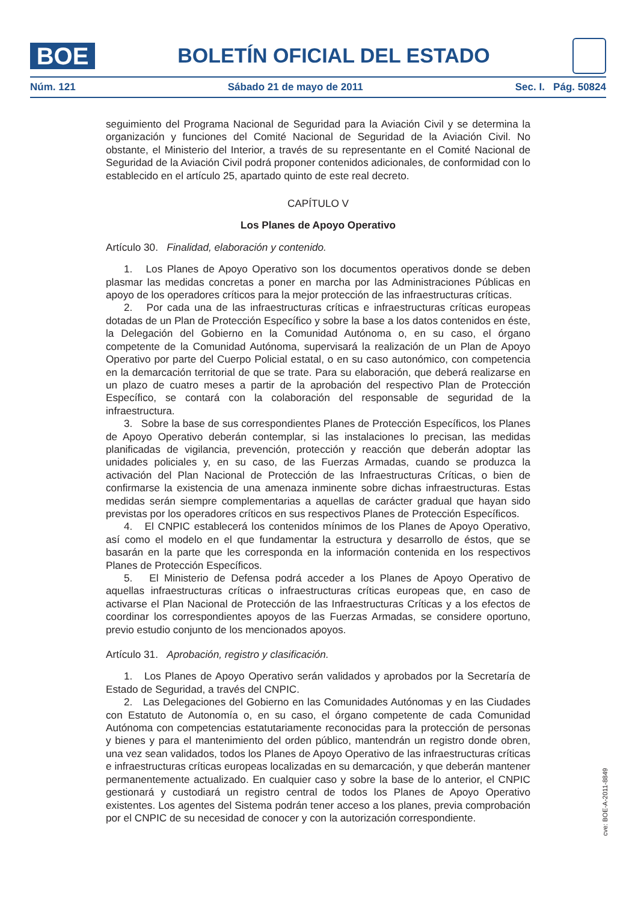BOE
BOLETÍN OFICIAL DEL ESTADO
Núm. 121 Sábado 21 de mayo de 2011 Sec. I. Pág. 50824
seguimiento del Programa Nacional de Seguridad para la Aviación Civil y se determina la organización y funciones del Comité Nacional de Seguridad de la Aviación Civil. No obstante, el Ministerio del Interior, a través de su representante en el Comité Nacional de Seguridad de la Aviación Civil podrá proponer contenidos adicionales, de conformidad con lo establecido en el artículo 25, apartado quinto de este real decreto.
CAPÍTULO V
Los Planes de Apoyo Operativo
Artículo 30. Finalidad, elaboración y contenido.
1. Los Planes de Apoyo Operativo son los documentos operativos donde se deben plasmar las medidas concretas a poner en marcha por las Administraciones Públicas en apoyo de los operadores críticos para la mejor protección de las infraestructuras críticas.
2. Por cada una de las infraestructuras críticas e infraestructuras críticas europeas dotadas de un Plan de Protección Específico y sobre la base a los datos contenidos en éste, la Delegación del Gobierno en la Comunidad Autónoma o, en su caso, el órgano competente de la Comunidad Autónoma, supervisará la realización de un Plan de Apoyo Operativo por parte del Cuerpo Policial estatal, o en su caso autonómico, con competencia en la demarcación territorial de que se trate. Para su elaboración, que deberá realizarse en un plazo de cuatro meses a partir de la aprobación del respectivo Plan de Protección Específico, se contará con la colaboración del responsable de seguridad de la infraestructura.
3. Sobre la base de sus correspondientes Planes de Protección Específicos, los Planes de Apoyo Operativo deberán contemplar, si las instalaciones lo precisan, las medidas planificadas de vigilancia, prevención, protección y reacción que deberán adoptar las unidades policiales y, en su caso, de las Fuerzas Armadas, cuando se produzca la activación del Plan Nacional de Protección de las Infraestructuras Críticas, o bien de confirmarse la existencia de una amenaza inminente sobre dichas infraestructuras. Estas medidas serán siempre complementarias a aquellas de carácter gradual que hayan sido previstas por los operadores críticos en sus respectivos Planes de Protección Específicos.
4. El CNPIC establecerá los contenidos mínimos de los Planes de Apoyo Operativo, así como el modelo en el que fundamentar la estructura y desarrollo de éstos, que se basarán en la parte que les corresponda en la información contenida en los respectivos Planes de Protección Específicos.
5. El Ministerio de Defensa podrá acceder a los Planes de Apoyo Operativo de aquellas infraestructuras críticas o infraestructuras críticas europeas que, en caso de activarse el Plan Nacional de Protección de las Infraestructuras Críticas y a los efectos de coordinar los correspondientes apoyos de las Fuerzas Armadas, se considere oportuno, previo estudio conjunto de los mencionados apoyos.
Artículo 31. Aprobación, registro y clasificación.
1. Los Planes de Apoyo Operativo serán validados y aprobados por la Secretaría de Estado de Seguridad, a través del CNPIC.
2. Las Delegaciones del Gobierno en las Comunidades Autónomas y en las Ciudades con Estatuto de Autonomía o, en su caso, el órgano competente de cada Comunidad Autónoma con competencias estatutariamente reconocidas para la protección de personas y bienes y para el mantenimiento del orden público, mantendrán un registro donde obren, una vez sean validados, todos los Planes de Apoyo Operativo de las infraestructuras críticas e infraestructuras críticas europeas localizadas en su demarcación, y que deberán mantener permanentemente actualizado. En cualquier caso y sobre la base de lo anterior, el CNPIC gestionará y custodiará un registro central de todos los Planes de Apoyo Operativo existentes. Los agentes del Sistema podrán tener acceso a los planes, previa comprobación por el CNPIC de su necesidad de conocer y con la autorización correspondiente.
cve: BOE-A-2011-8849